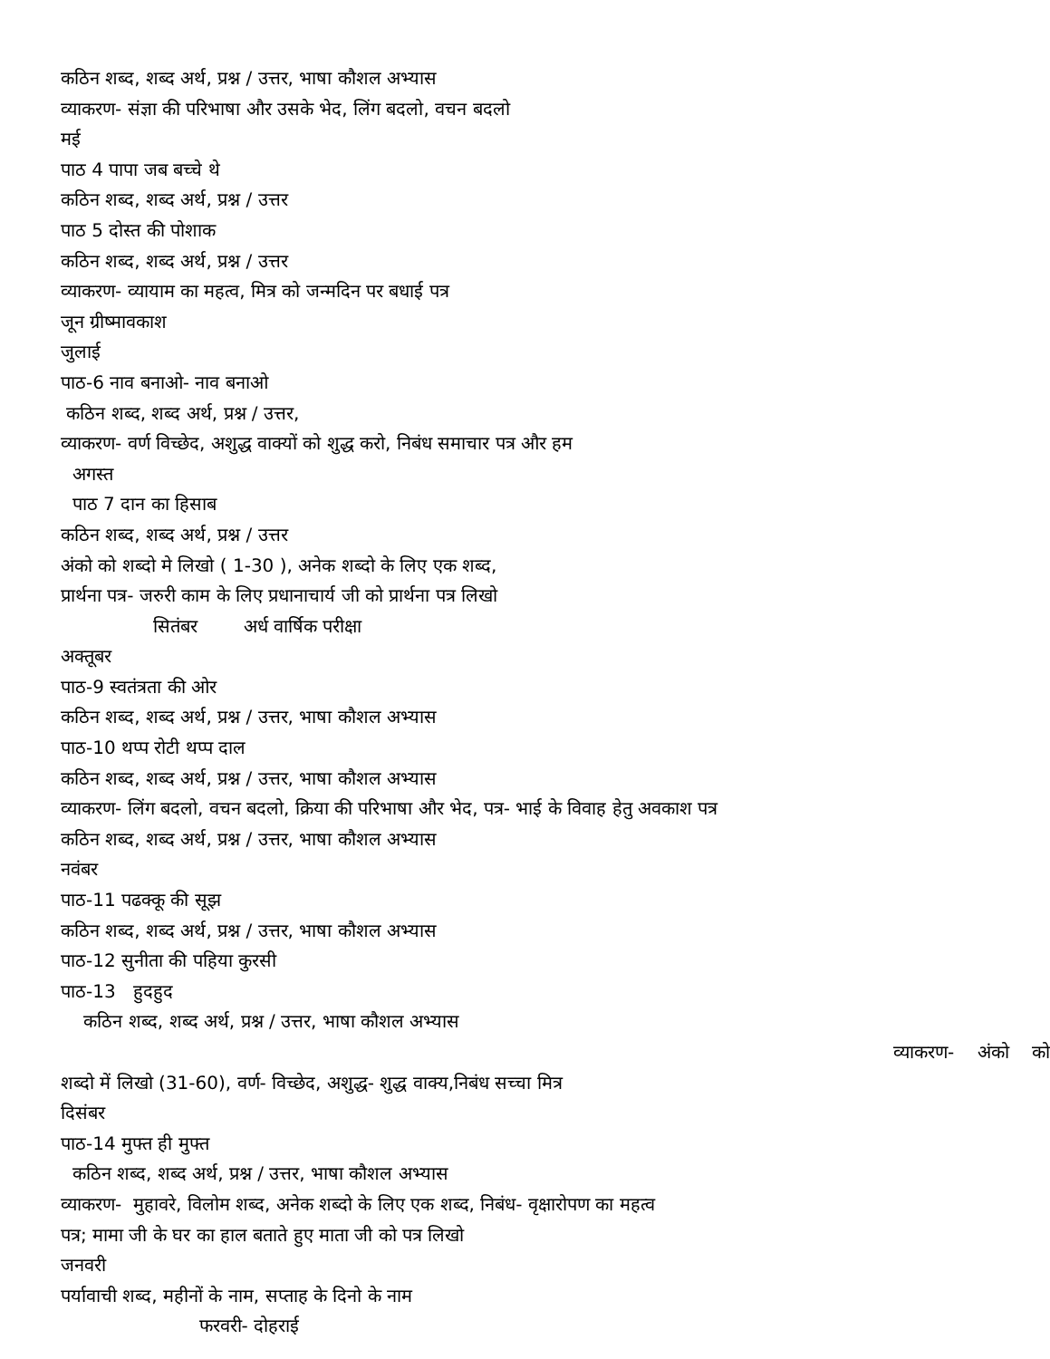कठिन शब्द, शब्द अर्थ, प्रश्न / उत्तर, भाषा कौशल अभ्यास
व्याकरण- संज्ञा की परिभाषा और उसके भेद, लिंग बदलो, वचन बदलो
मई
पाठ 4 पापा जब बच्चे थे
कठिन शब्द, शब्द अर्थ, प्रश्न / उत्तर
पाठ 5 दोस्त की पोशाक
कठिन शब्द, शब्द अर्थ, प्रश्न / उत्तर
व्याकरण- व्यायाम का महत्व, मित्र को जन्मदिन पर बधाई पत्र
जून ग्रीष्मावकाश
जुलाई
पाठ-6 नाव बनाओ- नाव बनाओ
कठिन शब्द, शब्द अर्थ, प्रश्न / उत्तर,
व्याकरण- वर्ण विच्छेद, अशुद्ध वाक्यों को शुद्ध करो, निबंध समाचार पत्र और हम
अगस्त
पाठ 7 दान का हिसाब
कठिन शब्द, शब्द अर्थ, प्रश्न / उत्तर
अंको को शब्दो मे लिखो ( 1-30 ), अनेक शब्दो के लिए एक शब्द,
प्रार्थना पत्र- जरुरी काम के लिए प्रधानाचार्य जी को प्रार्थना पत्र लिखो
सितंबर अर्ध वार्षिक परीक्षा
अक्तूबर
पाठ-9 स्वतंत्रता की ओर
कठिन शब्द, शब्द अर्थ, प्रश्न / उत्तर, भाषा कौशल अभ्यास
पाठ-10 थप्प रोटी थप्प दाल
कठिन शब्द, शब्द अर्थ, प्रश्न / उत्तर, भाषा कौशल अभ्यास
व्याकरण- लिंग बदलो, वचन बदलो, क्रिया की परिभाषा और भेद, पत्र- भाई के विवाह हेतु अवकाश पत्र
कठिन शब्द, शब्द अर्थ, प्रश्न / उत्तर, भाषा कौशल अभ्यास
नवंबर
पाठ-11 पढक्कू की सूझ
कठिन शब्द, शब्द अर्थ, प्रश्न / उत्तर, भाषा कौशल अभ्यास
पाठ-12 सुनीता की पहिया कुरसी
पाठ-13 हुदहुद
कठिन शब्द, शब्द अर्थ, प्रश्न / उत्तर, भाषा कौशल अभ्यास
व्याकरण- अंको को
शब्दो में लिखो (31-60), वर्ण- विच्छेद, अशुद्ध- शुद्ध वाक्य,निबंध सच्चा मित्र
दिसंबर
पाठ-14 मुफ्त ही मुफ्त
कठिन शब्द, शब्द अर्थ, प्रश्न / उत्तर, भाषा कौशल अभ्यास
व्याकरण- मुहावरे, विलोम शब्द, अनेक शब्दो के लिए एक शब्द, निबंध- वृक्षारोपण का महत्व
पत्र; मामा जी के घर का हाल बताते हुए माता जी को पत्र लिखो
जनवरी
पर्यावाची शब्द, महीनों के नाम, सप्ताह के दिनो के नाम
फरवरी- दोहराई